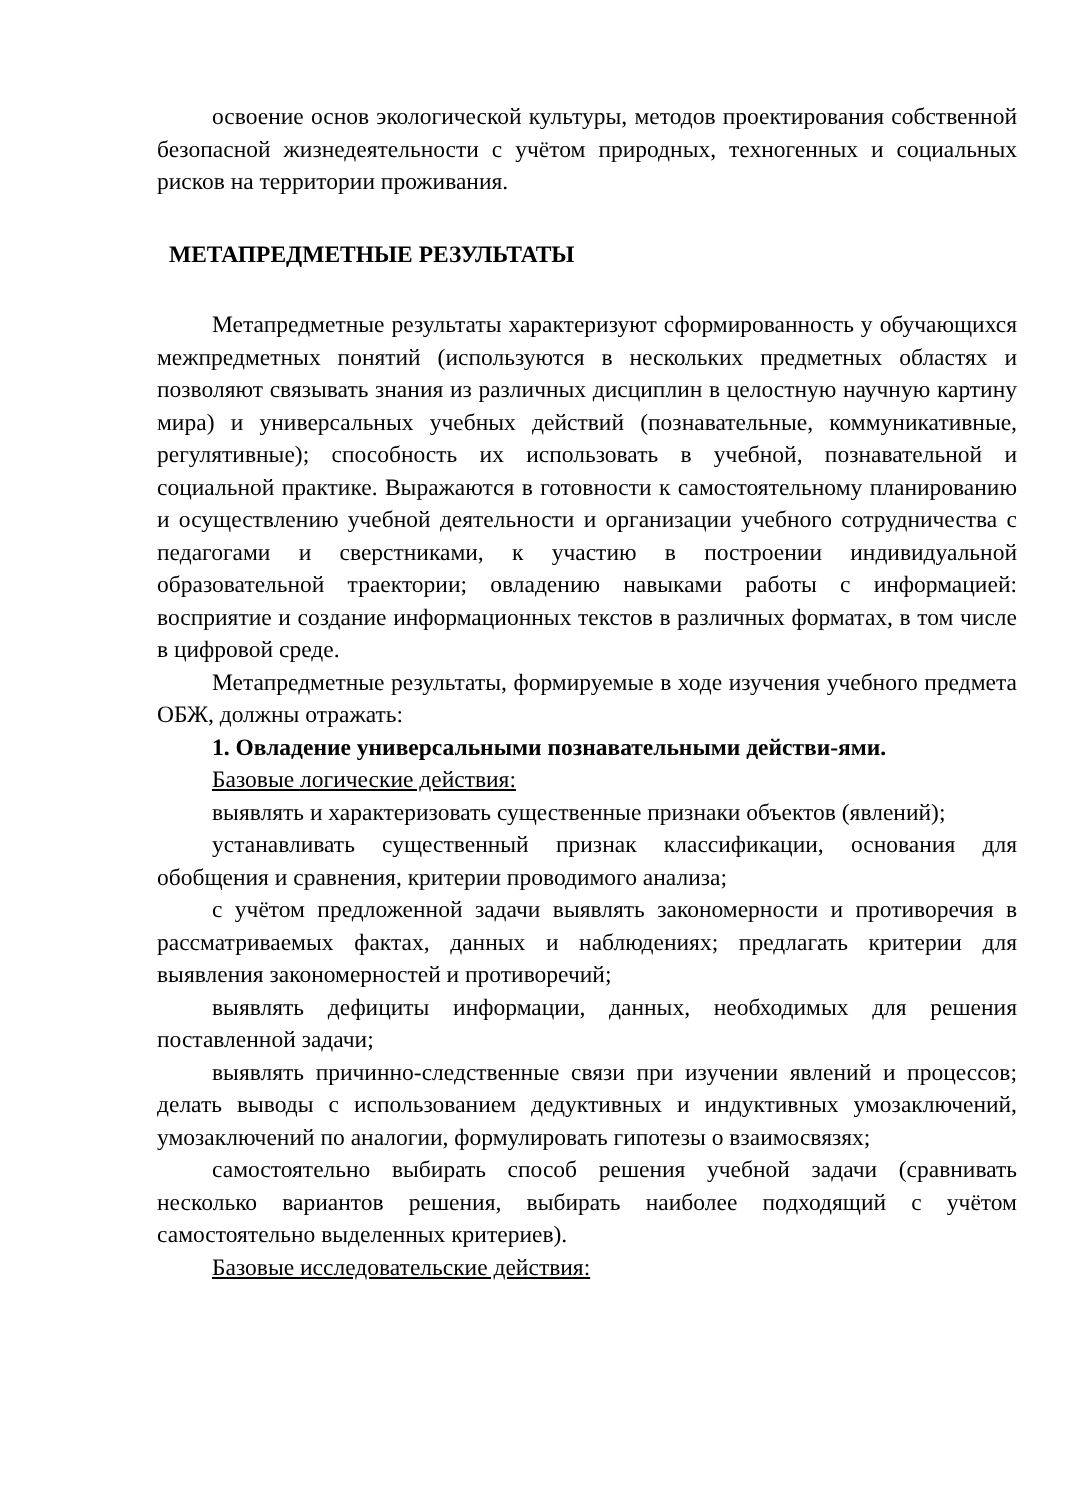освоение основ экологической культуры, методов проектирования собственной безопасной жизнедеятельности с учётом природных, техногенных и социальных рисков на территории проживания.
МЕТАПРЕДМЕТНЫЕ РЕЗУЛЬТАТЫ
Метапредметные результаты характеризуют сформированность у обучающихся межпредметных понятий (используются в нескольких предметных областях и позволяют связывать знания из различных дисциплин в целостную научную картину мира) и универсальных учебных действий (познавательные, коммуникативные, регулятивные); способность их использовать в учебной, познавательной и социальной практике. Выражаются в готовности к самостоятельному планированию и осуществлению учебной деятельности и организации учебного сотрудничества с педагогами и сверстниками, к участию в построении индивидуальной образовательной траектории; овладению навыками работы с информацией: восприятие и создание информационных текстов в различных форматах, в том числе в цифровой среде.
Метапредметные результаты, формируемые в ходе изучения учебного предмета ОБЖ, должны отражать:
1. Овладение универсальными познавательными действи-ями.
Базовые логические действия:
выявлять и характеризовать существенные признаки объектов (явлений);
устанавливать существенный признак классификации, основания для обобщения и сравнения, критерии проводимого анализа;
с учётом предложенной задачи выявлять закономерности и противоречия в рассматриваемых фактах, данных и наблюдениях; предлагать критерии для выявления закономерностей и противоречий;
выявлять дефициты информации, данных, необходимых для решения поставленной задачи;
выявлять причинно-следственные связи при изучении явлений и процессов; делать выводы с использованием дедуктивных и индуктивных умозаключений, умозаключений по аналогии, формулировать гипотезы о взаимосвязях;
самостоятельно выбирать способ решения учебной задачи (сравнивать несколько вариантов решения, выбирать наиболее подходящий с учётом самостоятельно выделенных критериев).
Базовые исследовательские действия: